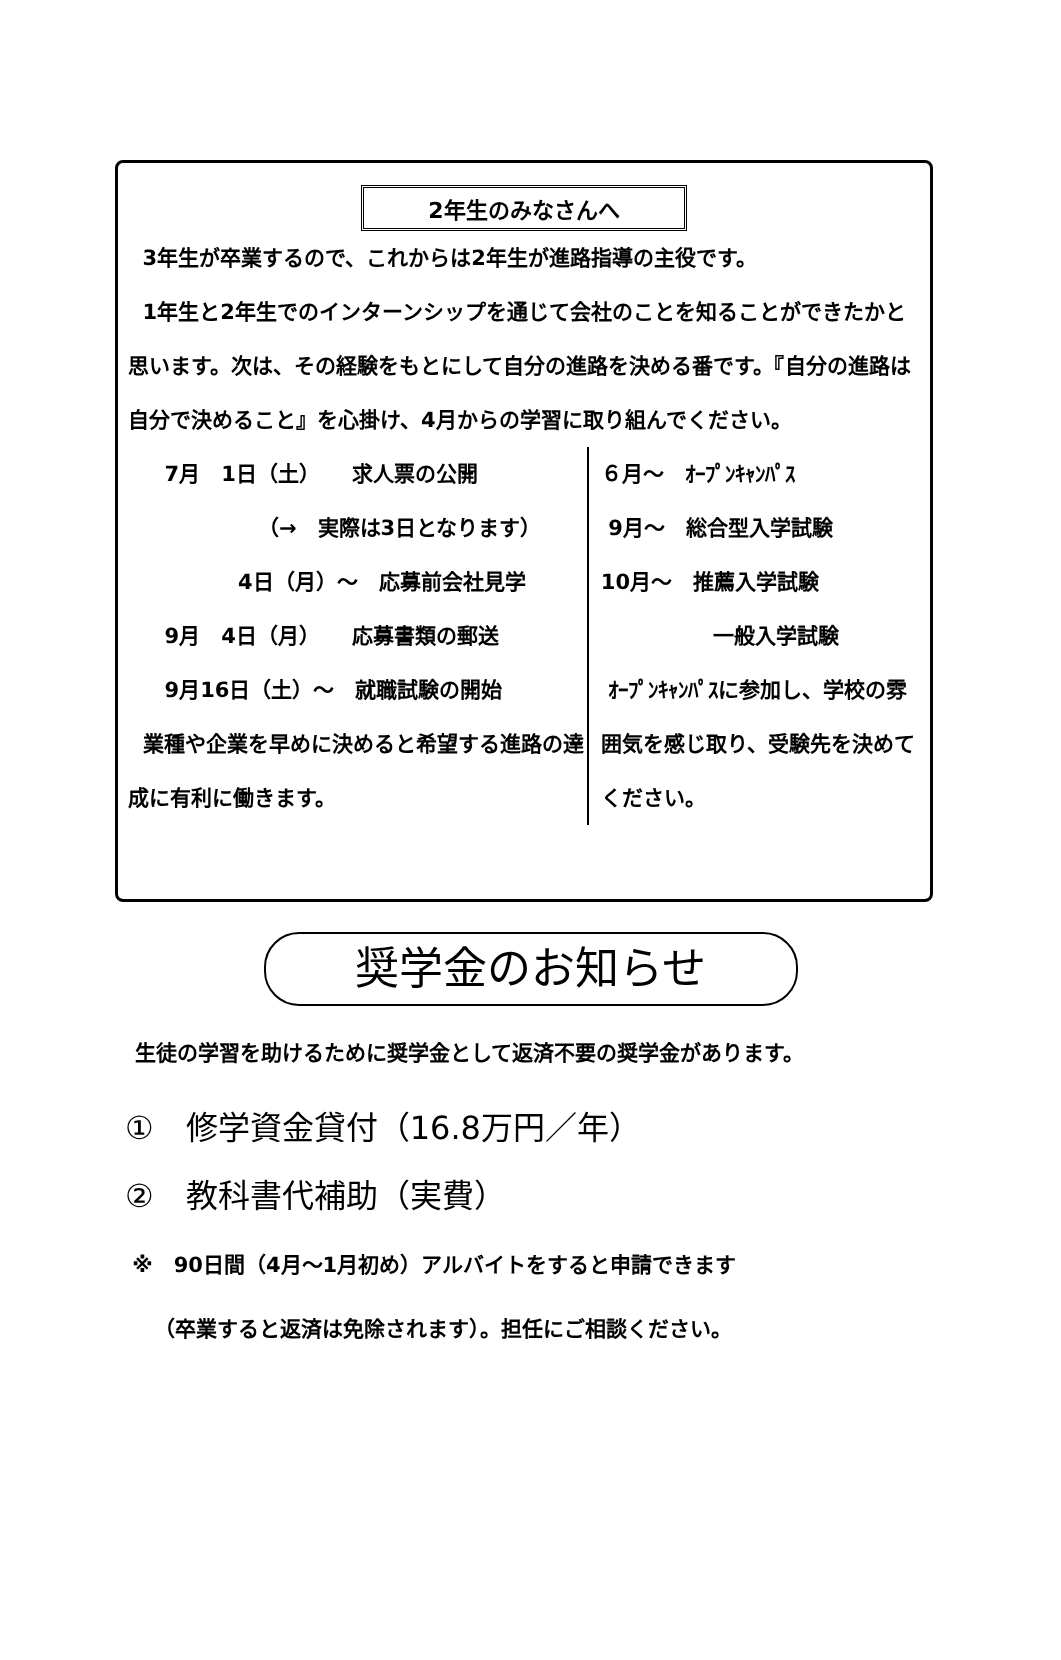2年生のみなさんへ
3年生が卒業するので、これからは2年生が進路指導の主役です。
1年生と2年生でのインターンシップを通じて会社のことを知ることができたかと思います。次は、その経験をもとにして自分の進路を決める番です。『自分の進路は自分で決めること』を心掛け、4月からの学習に取り組んでください。
7月　1日（土）　　求人票の公開
（→　実際は3日となります）
4日（月）～　応募前会社見学
9月　4日（月）　　応募書類の郵送
9月16日（土）～　就職試験の開始
業種や企業を早めに決めると希望する進路の達成に有利に働きます。
６月～　ｵｰﾌﾟﾝｷｬﾝﾊﾟｽ
9月～　総合型入学試験
10月～　推薦入学試験
一般入学試験
ｵｰﾌﾟﾝｷｬﾝﾊﾟｽに参加し、学校の雰囲気を感じ取り、受験先を決めてください。
奨学金のお知らせ
生徒の学習を助けるために奨学金として返済不要の奨学金があります。
①　修学資金貸付（16.8万円／年）
②　教科書代補助（実費）
※　90日間（4月～1月初め）アルバイトをすると申請できます
（卒業すると返済は免除されます）。担任にご相談ください。